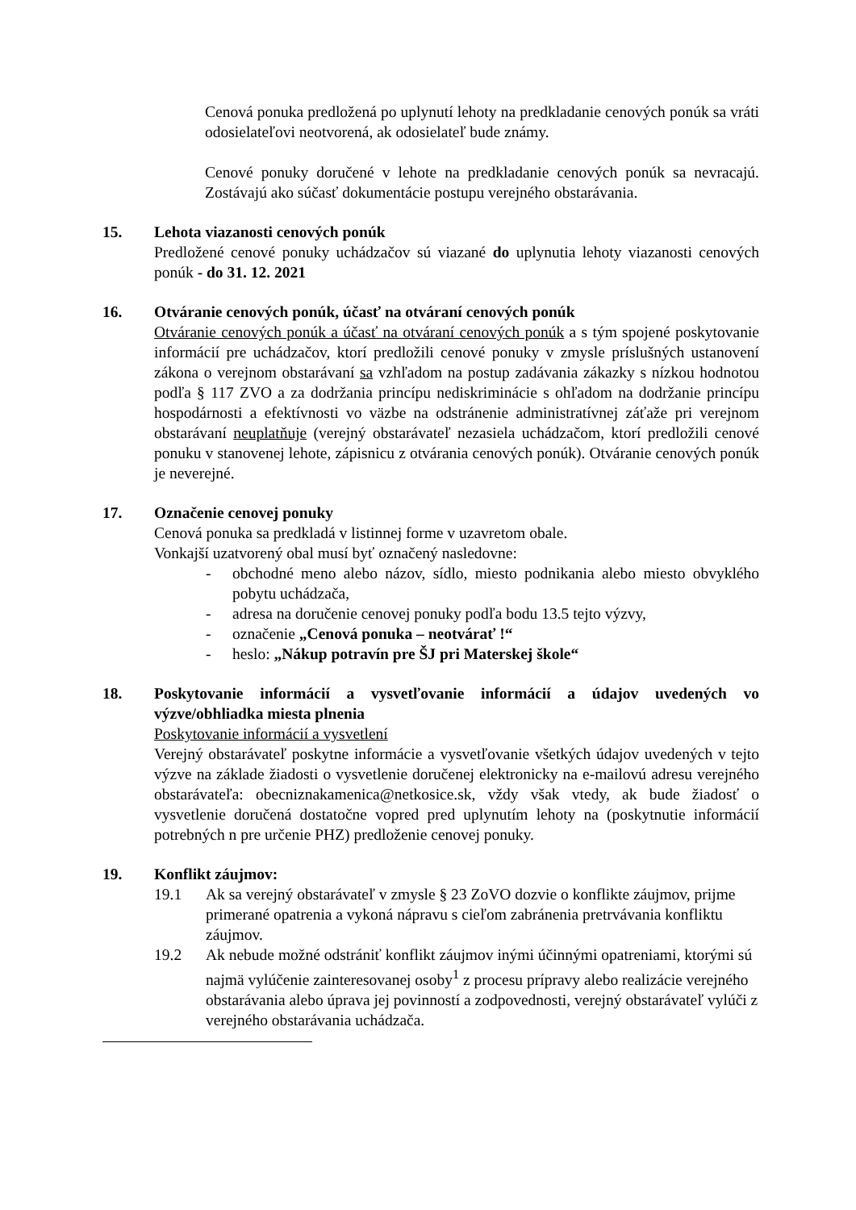Cenová ponuka predložená po uplynutí lehoty na predkladanie cenových ponúk sa vráti odosielateľovi neotvorená, ak odosielateľ bude známy.
Cenové ponuky doručené v lehote na predkladanie cenových ponúk sa nevracajú. Zostávajú ako súčasť dokumentácie postupu verejného obstarávania.
15. Lehota viazanosti cenových ponúk
Predložené cenové ponuky uchádzačov sú viazané do uplynutia lehoty viazanosti cenových ponúk - do 31. 12. 2021
16. Otváranie cenových ponúk, účasť na otváraní cenových ponúk
Otváranie cenových ponúk a účasť na otváraní cenových ponúk a s tým spojené poskytovanie informácií pre uchádzačov, ktorí predložili cenové ponuky v zmysle príslušných ustanovení zákona o verejnom obstarávaní sa vzhľadom na postup zadávania zákazky s nízkou hodnotou podľa § 117 ZVO a za dodržania princípu nediskriminácie s ohľadom na dodržanie princípu hospodárnosti a efektívnosti vo väzbe na odstránenie administratívnej záťaže pri verejnom obstarávaní neuplatňuje (verejný obstarávateľ nezasiela uchádzačom, ktorí predložili cenové ponuku v stanovenej lehote, zápisnicu z otvárania cenových ponúk). Otváranie cenových ponúk je neverejné.
17. Označenie cenovej ponuky
Cenová ponuka sa predkladá v listinnej forme v uzavretom obale.
Vonkajší uzatvorený obal musí byť označený nasledovne:
- obchodné meno alebo názov, sídlo, miesto podnikania alebo miesto obvyklého pobytu uchádzača,
- adresa na doručenie cenovej ponuky podľa bodu 13.5 tejto výzvy,
- označenie „Cenová ponuka – neotvárať !“
- heslo: „Nákup potravín pre ŠJ pri Materskej škole“
18. Poskytovanie informácií a vysvetľovanie informácií a údajov uvedených vo výzve/obhliadka miesta plnenia
Poskytovanie informácií a vysvetlení
Verejný obstarávateľ poskytne informácie a vysvetľovanie všetkých údajov uvedených v tejto výzve na základe žiadosti o vysvetlenie doručenej elektronicky na e-mailovú adresu verejného obstarávateľa: obecniznakamenica@netkosice.sk, vždy však vtedy, ak bude žiadosť o vysvetlenie doručená dostatočne vopred pred uplynutím lehoty na (poskytnutie informácií potrebných n pre určenie PHZ) predloženie cenovej ponuky.
19. Konflikt záujmov:
19.1 Ak sa verejný obstarávateľ v zmysle § 23 ZoVO dozvie o konflikte záujmov, prijme primerané opatrenia a vykoná nápravu s cieľom zabránenia pretrvávania konfliktu záujmov.
19.2 Ak nebude možné odstrániť konflikt záujmov inými účinnými opatreniami, ktorými sú najmä vylúčenie zainteresovanej osoby<sup>1</sup> z procesu prípravy alebo realizácie verejného obstarávania alebo úprava jej povinností a zodpovednosti, verejný obstarávateľ vylúči z verejného obstarávania uchádzača.